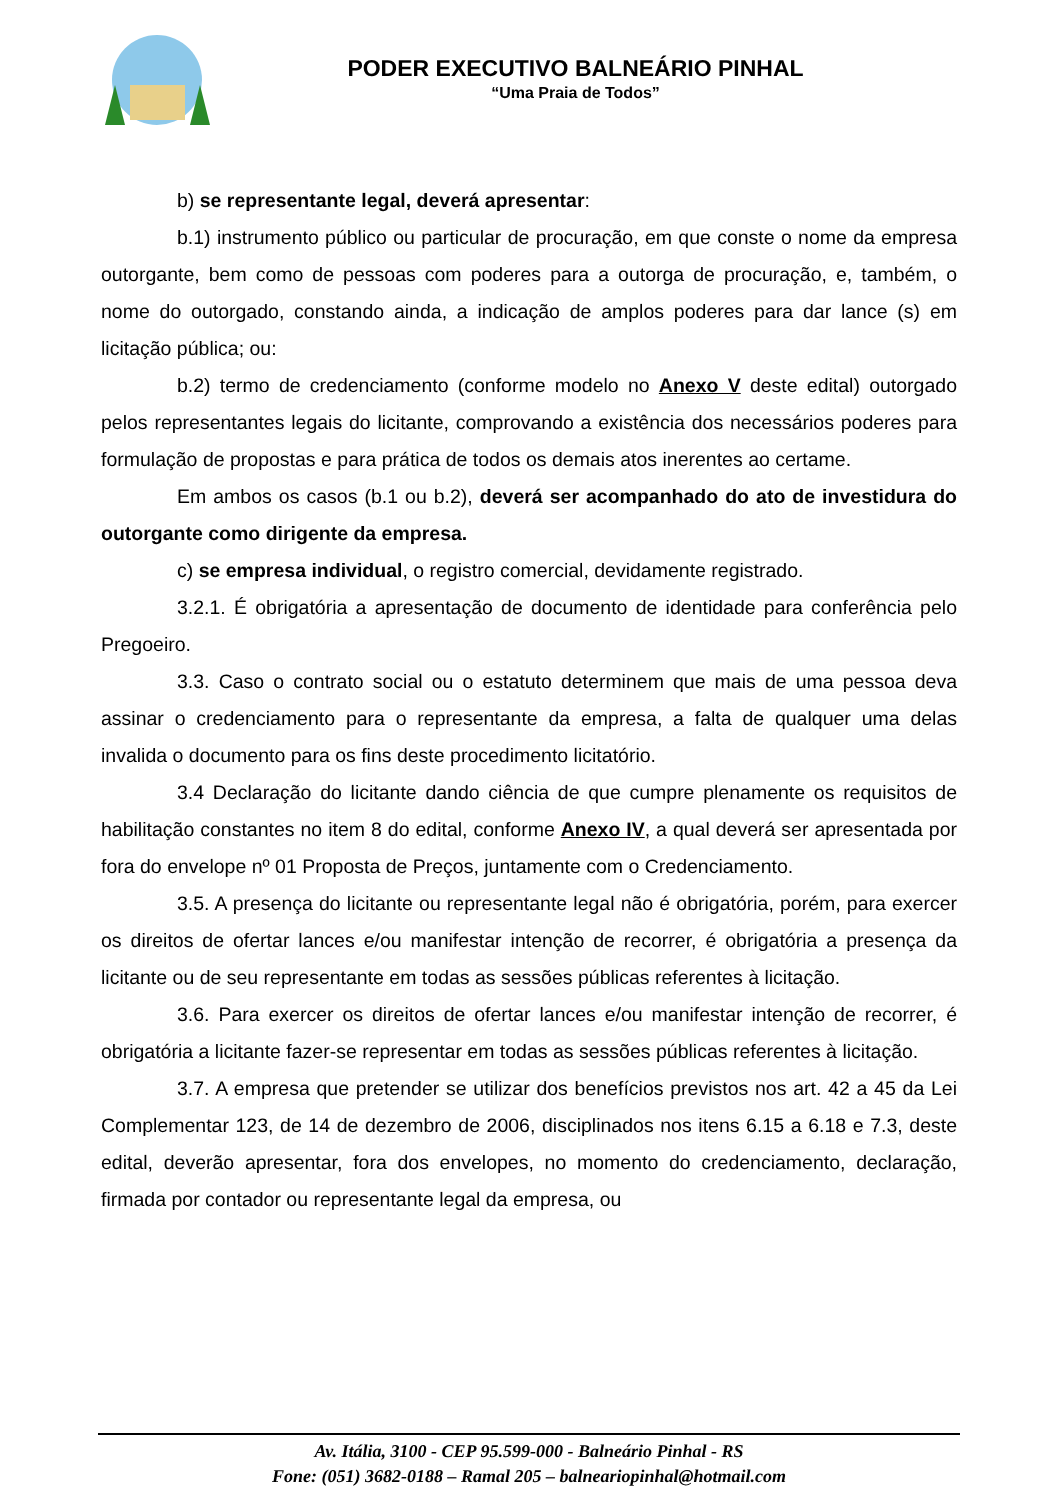PODER EXECUTIVO BALNEÁRIO PINHAL
“Uma Praia de Todos”
b) se representante legal, deverá apresentar:
b.1) instrumento público ou particular de procuração, em que conste o nome da empresa outorgante, bem como de pessoas com poderes para a outorga de procuração, e, também, o nome do outorgado, constando ainda, a indicação de amplos poderes para dar lance (s) em licitação pública; ou:
b.2) termo de credenciamento (conforme modelo no Anexo V deste edital) outorgado pelos representantes legais do licitante, comprovando a existência dos necessários poderes para formulação de propostas e para prática de todos os demais atos inerentes ao certame.
Em ambos os casos (b.1 ou b.2), deverá ser acompanhado do ato de investidura do outorgante como dirigente da empresa.
c) se empresa individual, o registro comercial, devidamente registrado.
3.2.1. É obrigatória a apresentação de documento de identidade para conferência pelo Pregoeiro.
3.3. Caso o contrato social ou o estatuto determinem que mais de uma pessoa deva assinar o credenciamento para o representante da empresa, a falta de qualquer uma delas invalida o documento para os fins deste procedimento licitatório.
3.4 Declaração do licitante dando ciência de que cumpre plenamente os requisitos de habilitação constantes no item 8 do edital, conforme Anexo IV, a qual deverá ser apresentada por fora do envelope nº 01 Proposta de Preços, juntamente com o Credenciamento.
3.5. A presença do licitante ou representante legal não é obrigatória, porém, para exercer os direitos de ofertar lances e/ou manifestar intenção de recorrer, é obrigatória a presença da licitante ou de seu representante em todas as sessões públicas referentes à licitação.
3.6. Para exercer os direitos de ofertar lances e/ou manifestar intenção de recorrer, é obrigatória a licitante fazer-se representar em todas as sessões públicas referentes à licitação.
3.7. A empresa que pretender se utilizar dos benefícios previstos nos art. 42 a 45 da Lei Complementar 123, de 14 de dezembro de 2006, disciplinados nos itens 6.15 a 6.18 e 7.3, deste edital, deverão apresentar, fora dos envelopes, no momento do credenciamento, declaração, firmada por contador ou representante legal da empresa, ou
Av. Itália, 3100 - CEP 95.599-000 - Balneário Pinhal - RS
Fone: (051) 3682-0188 – Ramal 205 – balneariopinhal@hotmail.com